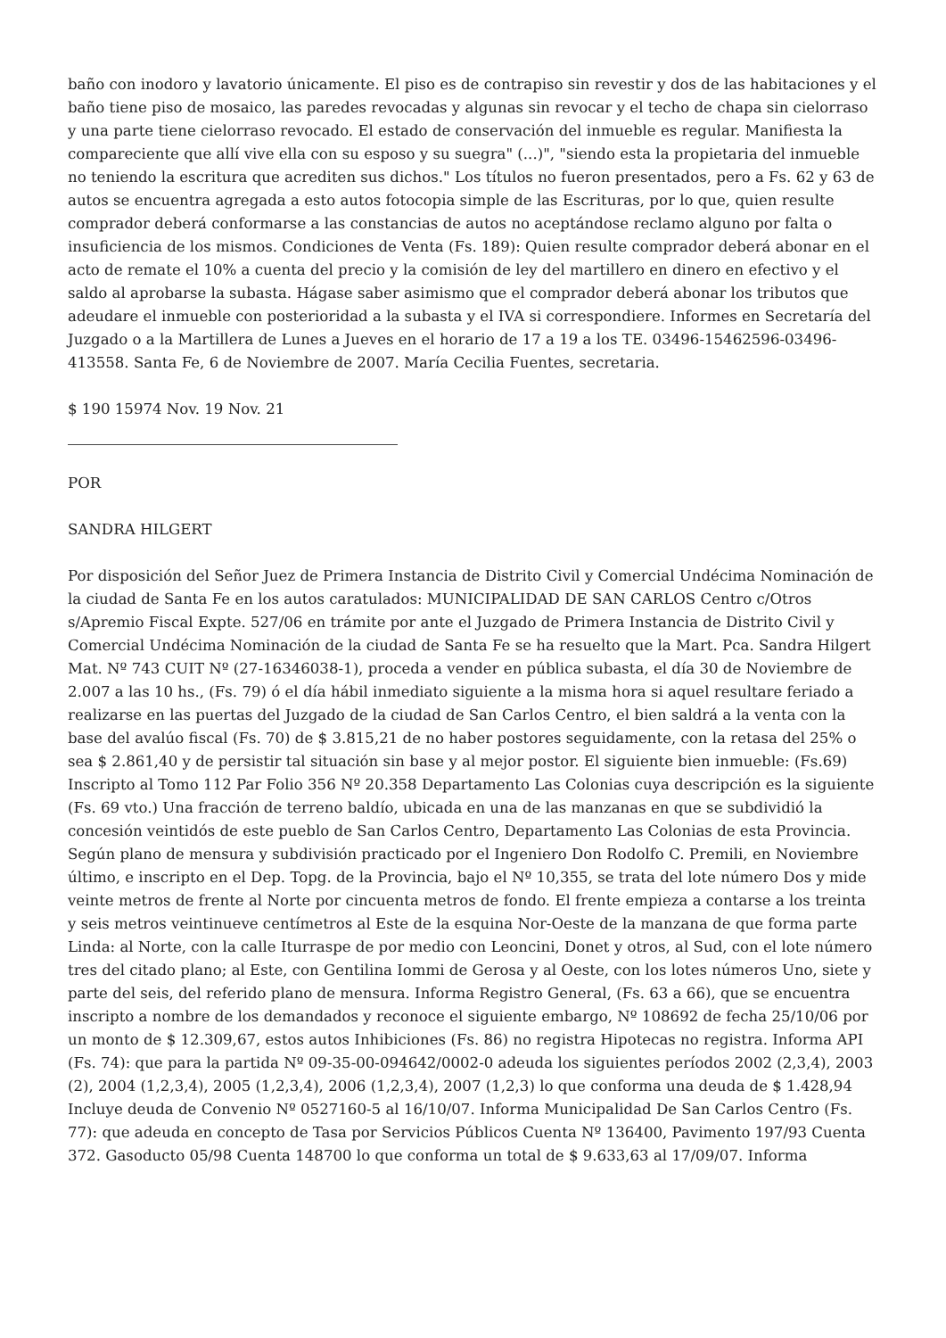baño con inodoro y lavatorio únicamente. El piso es de contrapiso sin revestir y dos de las habitaciones y el baño tiene piso de mosaico, las paredes revocadas y algunas sin revocar y el techo de chapa sin cielorraso y una parte tiene cielorraso revocado. El estado de conservación del inmueble es regular. Manifiesta la compareciente que allí vive ella con su esposo y su suegra" (...)", "siendo esta la propietaria del inmueble no teniendo la escritura que acrediten sus dichos." Los títulos no fueron presentados, pero a Fs. 62 y 63 de autos se encuentra agregada a esto autos fotocopia simple de las Escrituras, por lo que, quien resulte comprador deberá conformarse a las constancias de autos no aceptándose reclamo alguno por falta o insuficiencia de los mismos. Condiciones de Venta (Fs. 189): Quien resulte comprador deberá abonar en el acto de remate el 10% a cuenta del precio y la comisión de ley del martillero en dinero en efectivo y el saldo al aprobarse la subasta. Hágase saber asimismo que el comprador deberá abonar los tributos que adeudare el inmueble con posterioridad a la subasta y el IVA si correspondiere. Informes en Secretaría del Juzgado o a la Martillera de Lunes a Jueves en el horario de 17 a 19 a los TE. 03496-15462596-03496-413558. Santa Fe, 6 de Noviembre de 2007. María Cecilia Fuentes, secretaria.
$ 190 15974 Nov. 19 Nov. 21
POR
SANDRA HILGERT
Por disposición del Señor Juez de Primera Instancia de Distrito Civil y Comercial Undécima Nominación de la ciudad de Santa Fe en los autos caratulados: MUNICIPALIDAD DE SAN CARLOS Centro c/Otros s/Apremio Fiscal Expte. 527/06 en trámite por ante el Juzgado de Primera Instancia de Distrito Civil y Comercial Undécima Nominación de la ciudad de Santa Fe se ha resuelto que la Mart. Pca. Sandra Hilgert Mat. Nº 743 CUIT Nº (27-16346038-1), proceda a vender en pública subasta, el día 30 de Noviembre de 2.007 a las 10 hs., (Fs. 79) ó el día hábil inmediato siguiente a la misma hora si aquel resultare feriado a realizarse en las puertas del Juzgado de la ciudad de San Carlos Centro, el bien saldrá a la venta con la base del avalúo fiscal (Fs. 70) de $ 3.815,21 de no haber postores seguidamente, con la retasa del 25% o sea $ 2.861,40 y de persistir tal situación sin base y al mejor postor. El siguiente bien inmueble: (Fs.69) Inscripto al Tomo 112 Par Folio 356 Nº 20.358 Departamento Las Colonias cuya descripción es la siguiente (Fs. 69 vto.) Una fracción de terreno baldío, ubicada en una de las manzanas en que se subdividió la concesión veintidós de este pueblo de San Carlos Centro, Departamento Las Colonias de esta Provincia. Según plano de mensura y subdivisión practicado por el Ingeniero Don Rodolfo C. Premili, en Noviembre último, e inscripto en el Dep. Topg. de la Provincia, bajo el Nº 10,355, se trata del lote número Dos y mide veinte metros de frente al Norte por cincuenta metros de fondo. El frente empieza a contarse a los treinta y seis metros veintinueve centímetros al Este de la esquina Nor-Oeste de la manzana de que forma parte Linda: al Norte, con la calle Iturraspe de por medio con Leoncini, Donet y otros, al Sud, con el lote número tres del citado plano; al Este, con Gentilina Iommi de Gerosa y al Oeste, con los lotes números Uno, siete y parte del seis, del referido plano de mensura. Informa Registro General, (Fs. 63 a 66), que se encuentra inscripto a nombre de los demandados y reconoce el siguiente embargo, Nº 108692 de fecha 25/10/06 por un monto de $ 12.309,67, estos autos Inhibiciones (Fs. 86) no registra Hipotecas no registra. Informa API (Fs. 74): que para la partida Nº 09-35-00-094642/0002-0 adeuda los siguientes períodos 2002 (2,3,4), 2003 (2), 2004 (1,2,3,4), 2005 (1,2,3,4), 2006 (1,2,3,4), 2007 (1,2,3) lo que conforma una deuda de $ 1.428,94 Incluye deuda de Convenio Nº 0527160-5 al 16/10/07. Informa Municipalidad De San Carlos Centro (Fs. 77): que adeuda en concepto de Tasa por Servicios Públicos Cuenta Nº 136400, Pavimento 197/93 Cuenta 372. Gasoducto 05/98 Cuenta 148700 lo que conforma un total de $ 9.633,63 al 17/09/07. Informa